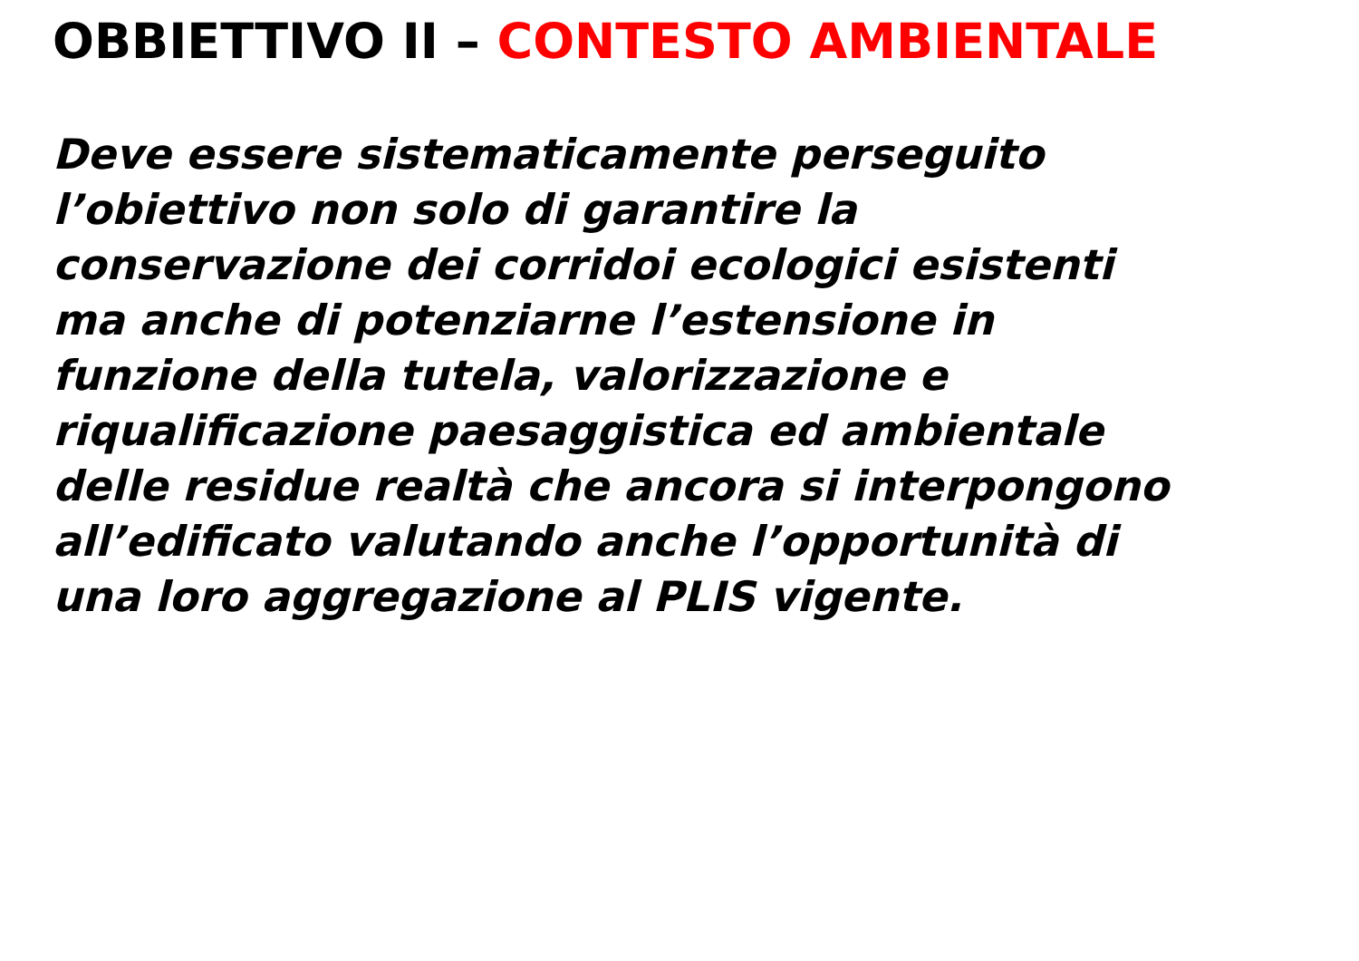OBBIETTIVO II – CONTESTO AMBIENTALE
Deve essere sistematicamente perseguito
l’obiettivo non solo di garantire la
conservazione dei corridoi ecologici esistenti
ma anche di potenziarne l’estensione in
funzione della tutela, valorizzazione e
riqualificazione paesaggistica ed ambientale
delle residue realtà che ancora si interpongono
all’edificato valutando anche l’opportunità di
una loro aggregazione al PLIS vigente.